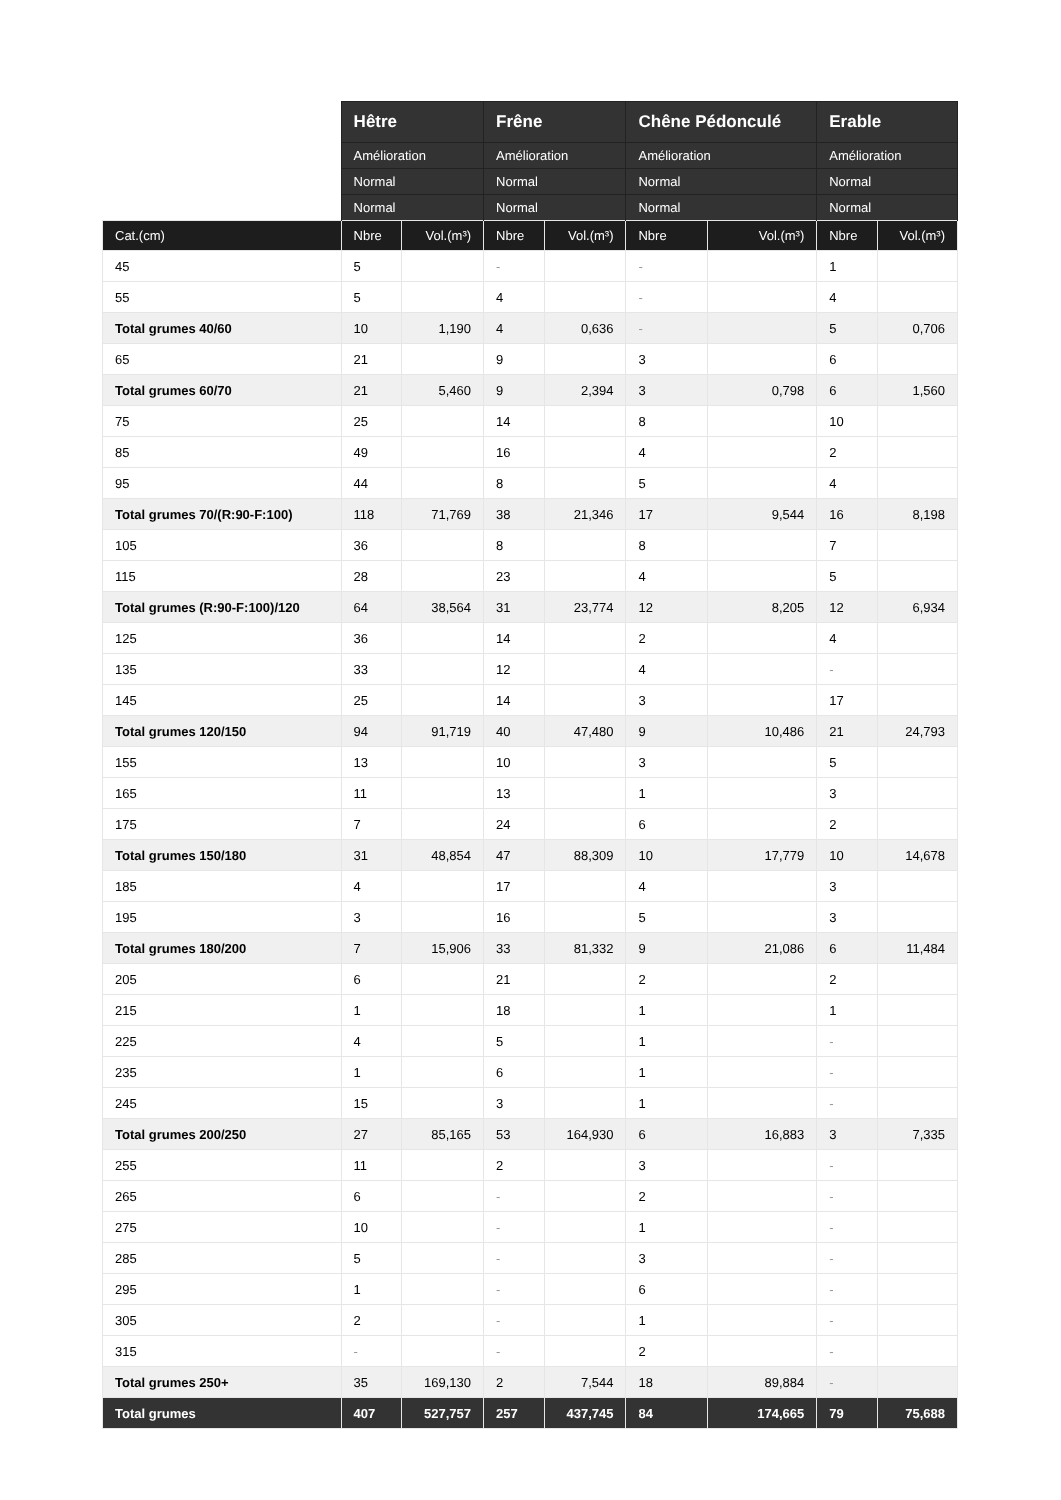| | Hêtre | | Frêne | | Chêne Pédonculé | | Erable | |
| --- | --- | --- | --- | --- | --- | --- | --- | --- |
| | Amélioration | | Amélioration | | Amélioration | | Amélioration | |
| | Normal | | Normal | | Normal | | Normal | |
| | Normal | | Normal | | Normal | | Normal | |
| Cat.(cm) | Nbre | Vol.(m³) | Nbre | Vol.(m³) | Nbre | Vol.(m³) | Nbre | Vol.(m³) |
| 45 | 5 | | - | | - | | 1 | |
| 55 | 5 | | 4 | | - | | 4 | |
| Total grumes 40/60 | 10 | 1,190 | 4 | 0,636 | - | | 5 | 0,706 |
| 65 | 21 | | 9 | | 3 | | 6 | |
| Total grumes 60/70 | 21 | 5,460 | 9 | 2,394 | 3 | 0,798 | 6 | 1,560 |
| 75 | 25 | | 14 | | 8 | | 10 | |
| 85 | 49 | | 16 | | 4 | | 2 | |
| 95 | 44 | | 8 | | 5 | | 4 | |
| Total grumes 70/(R:90-F:100) | 118 | 71,769 | 38 | 21,346 | 17 | 9,544 | 16 | 8,198 |
| 105 | 36 | | 8 | | 8 | | 7 | |
| 115 | 28 | | 23 | | 4 | | 5 | |
| Total grumes (R:90-F:100)/120 | 64 | 38,564 | 31 | 23,774 | 12 | 8,205 | 12 | 6,934 |
| 125 | 36 | | 14 | | 2 | | 4 | |
| 135 | 33 | | 12 | | 4 | | - | |
| 145 | 25 | | 14 | | 3 | | 17 | |
| Total grumes 120/150 | 94 | 91,719 | 40 | 47,480 | 9 | 10,486 | 21 | 24,793 |
| 155 | 13 | | 10 | | 3 | | 5 | |
| 165 | 11 | | 13 | | 1 | | 3 | |
| 175 | 7 | | 24 | | 6 | | 2 | |
| Total grumes 150/180 | 31 | 48,854 | 47 | 88,309 | 10 | 17,779 | 10 | 14,678 |
| 185 | 4 | | 17 | | 4 | | 3 | |
| 195 | 3 | | 16 | | 5 | | 3 | |
| Total grumes 180/200 | 7 | 15,906 | 33 | 81,332 | 9 | 21,086 | 6 | 11,484 |
| 205 | 6 | | 21 | | 2 | | 2 | |
| 215 | 1 | | 18 | | 1 | | 1 | |
| 225 | 4 | | 5 | | 1 | | - | |
| 235 | 1 | | 6 | | 1 | | - | |
| 245 | 15 | | 3 | | 1 | | - | |
| Total grumes 200/250 | 27 | 85,165 | 53 | 164,930 | 6 | 16,883 | 3 | 7,335 |
| 255 | 11 | | 2 | | 3 | | - | |
| 265 | 6 | | - | | 2 | | - | |
| 275 | 10 | | - | | 1 | | - | |
| 285 | 5 | | - | | 3 | | - | |
| 295 | 1 | | - | | 6 | | - | |
| 305 | 2 | | - | | 1 | | - | |
| 315 | - | | - | | 2 | | - | |
| Total grumes 250+ | 35 | 169,130 | 2 | 7,544 | 18 | 89,884 | - | |
| Total grumes | 407 | 527,757 | 257 | 437,745 | 84 | 174,665 | 79 | 75,688 |